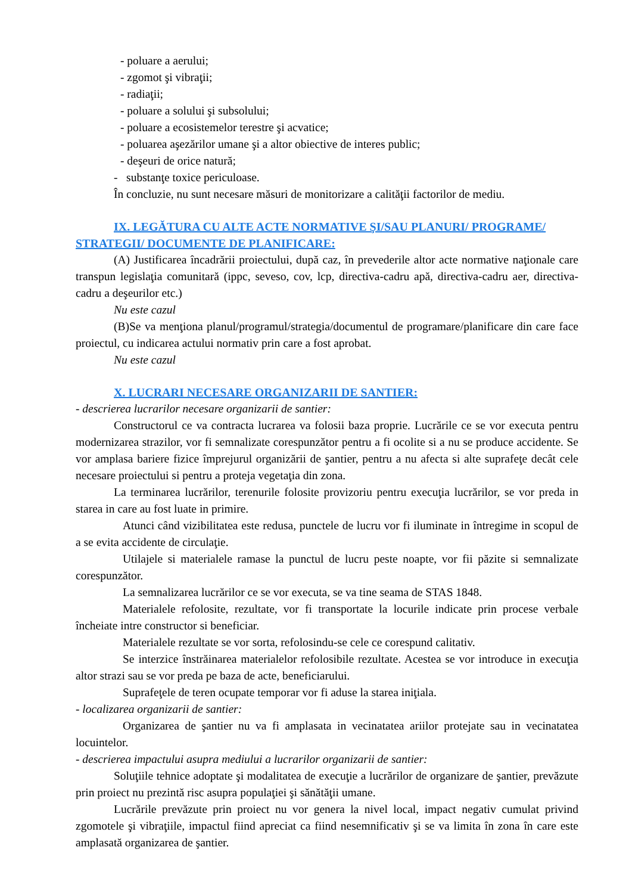- poluare a aerului;
- zgomot şi vibraţii;
- radiaţii;
- poluare a solului şi subsolului;
- poluare a ecosistemelor terestre şi acvatice;
- poluarea aşezărilor umane şi a altor obiective de interes public;
- deşeuri de orice natură;
- substanţe toxice periculoase.
În concluzie, nu sunt necesare măsuri de monitorizare a calităţii factorilor de mediu.
IX. LEGĂTURA CU ALTE ACTE NORMATIVE ŞI/SAU PLANURI/ PROGRAME/ STRATEGII/ DOCUMENTE DE PLANIFICARE:
(A) Justificarea încadrării proiectului, după caz, în prevederile altor acte normative naţionale care transpun legislaţia comunitară (ippc, seveso, cov, lcp, directiva-cadru apă, directiva-cadru aer, directiva-cadru a deşeurilor etc.)
Nu este cazul
(B)Se va menţiona planul/programul/strategia/documentul de programare/planificare din care face proiectul, cu indicarea actului normativ prin care a fost aprobat.
Nu este cazul
X. LUCRARI NECESARE ORGANIZARII DE SANTIER:
- descrierea lucrarilor necesare organizarii de santier:
Constructorul ce va contracta lucrarea va folosii baza proprie. Lucrările ce se vor executa pentru modernizarea strazilor, vor fi semnalizate corespunzător pentru a fi ocolite si a nu se produce accidente. Se vor amplasa bariere fizice împrejurul organizării de şantier, pentru a nu afecta si alte suprafeţe decât cele necesare proiectului si pentru a proteja vegetaţia din zona.
La terminarea lucrărilor, terenurile folosite provizoriu pentru execuţia lucrărilor, se vor preda in starea in care au fost luate in primire.
Atunci când vizibilitatea este redusa, punctele de lucru vor fi iluminate in întregime in scopul de a se evita accidente de circulaţie.
Utilajele si materialele ramase la punctul de lucru peste noapte, vor fii păzite si semnalizate corespunzător.
La semnalizarea lucrărilor ce se vor executa, se va tine seama de STAS 1848.
Materialele refolosite, rezultate, vor fi transportate la locurile indicate prin procese verbale încheiate intre constructor si beneficiar.
Materialele rezultate se vor sorta, refolosindu-se cele ce corespund calitativ.
Se interzice înstrăinarea materialelor refolosibile rezultate. Acestea se vor introduce in execuţia altor strazi sau se vor preda pe baza de acte, beneficiarului.
Suprafeţele de teren ocupate temporar vor fi aduse la starea iniţiala.
- localizarea organizarii de santier:
Organizarea de şantier nu va fi amplasata in vecinatatea ariilor protejate sau in vecinatatea locuintelor.
- descrierea impactului asupra mediului a lucrarilor organizarii de santier:
Soluţiile tehnice adoptate şi modalitatea de execuţie a lucrărilor de organizare de şantier, prevăzute prin proiect nu prezintă risc asupra populaţiei şi sănătăţii umane.
Lucrările prevăzute prin proiect nu vor genera la nivel local, impact negativ cumulat privind zgomotele şi vibraţiile, impactul fiind apreciat ca fiind nesemnificativ şi se va limita în zona în care este amplasată organizarea de şantier.